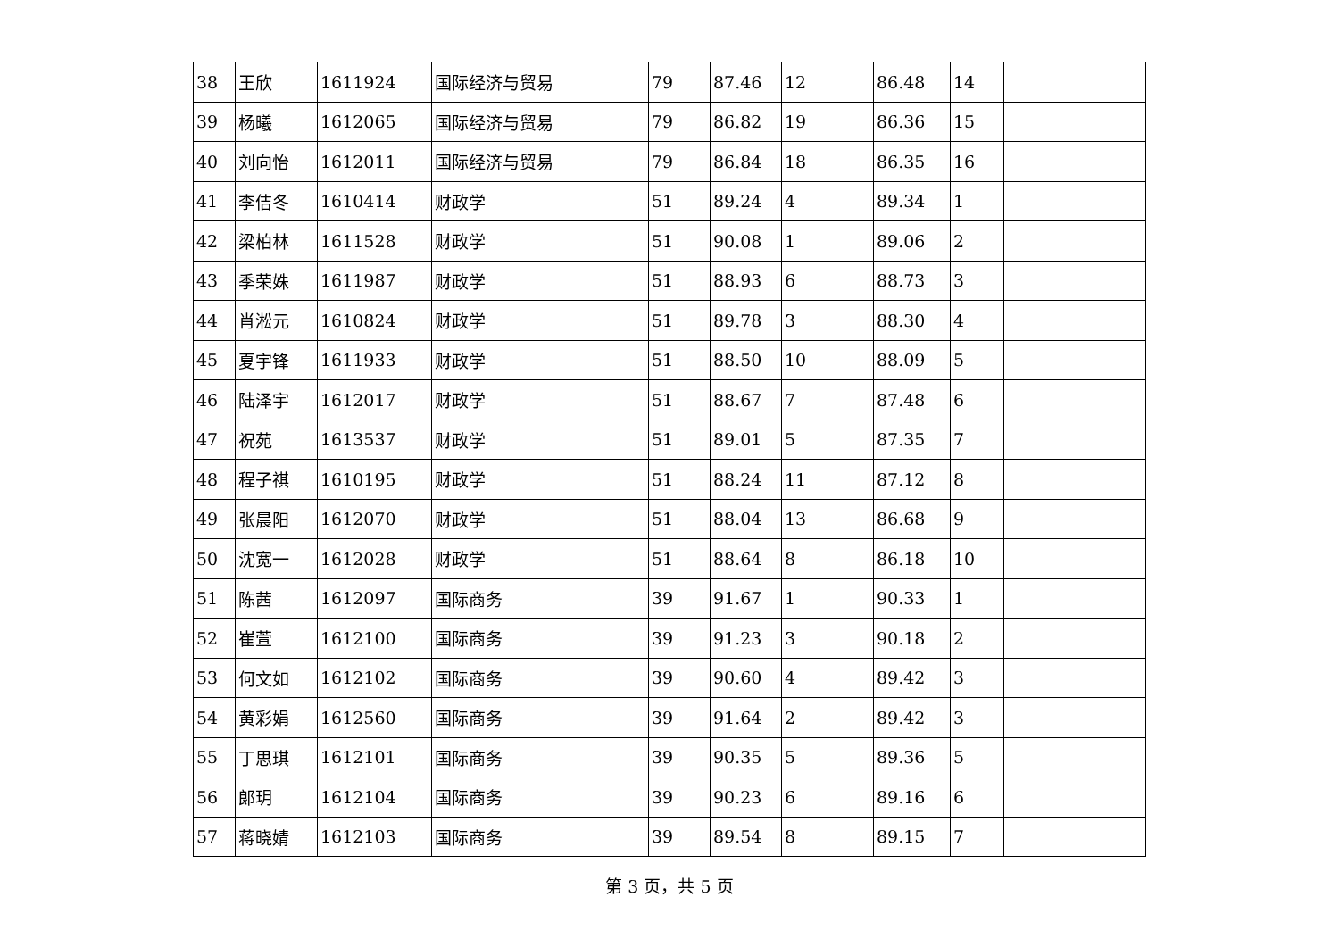| 38 | 王欣 | 1611924 | 国际经济与贸易 | 79 | 87.46 | 12 | 86.48 | 14 | |
| 39 | 杨曦 | 1612065 | 国际经济与贸易 | 79 | 86.82 | 19 | 86.36 | 15 | |
| 40 | 刘向怡 | 1612011 | 国际经济与贸易 | 79 | 86.84 | 18 | 86.35 | 16 | |
| 41 | 李佶冬 | 1610414 | 财政学 | 51 | 89.24 | 4 | 89.34 | 1 | |
| 42 | 梁柏林 | 1611528 | 财政学 | 51 | 90.08 | 1 | 89.06 | 2 | |
| 43 | 季荣姝 | 1611987 | 财政学 | 51 | 88.93 | 6 | 88.73 | 3 | |
| 44 | 肖淞元 | 1610824 | 财政学 | 51 | 89.78 | 3 | 88.30 | 4 | |
| 45 | 夏宇锋 | 1611933 | 财政学 | 51 | 88.50 | 10 | 88.09 | 5 | |
| 46 | 陆泽宇 | 1612017 | 财政学 | 51 | 88.67 | 7 | 87.48 | 6 | |
| 47 | 祝苑 | 1613537 | 财政学 | 51 | 89.01 | 5 | 87.35 | 7 | |
| 48 | 程子祺 | 1610195 | 财政学 | 51 | 88.24 | 11 | 87.12 | 8 | |
| 49 | 张晨阳 | 1612070 | 财政学 | 51 | 88.04 | 13 | 86.68 | 9 | |
| 50 | 沈宽一 | 1612028 | 财政学 | 51 | 88.64 | 8 | 86.18 | 10 | |
| 51 | 陈茜 | 1612097 | 国际商务 | 39 | 91.67 | 1 | 90.33 | 1 | |
| 52 | 崔萱 | 1612100 | 国际商务 | 39 | 91.23 | 3 | 90.18 | 2 | |
| 53 | 何文如 | 1612102 | 国际商务 | 39 | 90.60 | 4 | 89.42 | 3 | |
| 54 | 黄彩娟 | 1612560 | 国际商务 | 39 | 91.64 | 2 | 89.42 | 3 | |
| 55 | 丁思琪 | 1612101 | 国际商务 | 39 | 90.35 | 5 | 89.36 | 5 | |
| 56 | 郎玥 | 1612104 | 国际商务 | 39 | 90.23 | 6 | 89.16 | 6 | |
| 57 | 蒋晓婧 | 1612103 | 国际商务 | 39 | 89.54 | 8 | 89.15 | 7 | |
第 3 页，共 5 页